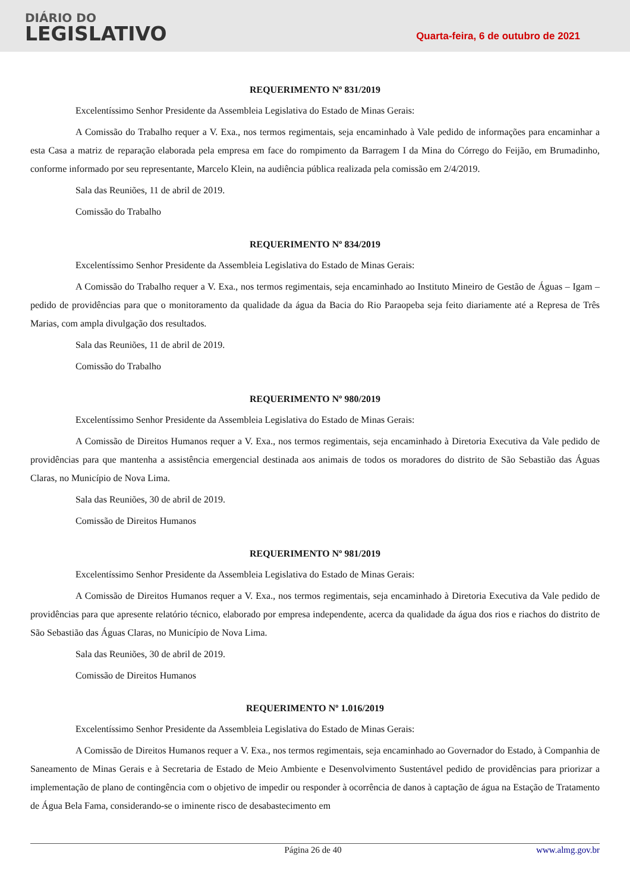DIÁRIO DO
LEGISLATIVO
Quarta-feira, 6 de outubro de 2021
REQUERIMENTO Nº 831/2019
Excelentíssimo Senhor Presidente da Assembleia Legislativa do Estado de Minas Gerais:
A Comissão do Trabalho requer a V. Exa., nos termos regimentais, seja encaminhado à Vale pedido de informações para encaminhar a esta Casa a matriz de reparação elaborada pela empresa em face do rompimento da Barragem I da Mina do Córrego do Feijão, em Brumadinho, conforme informado por seu representante, Marcelo Klein, na audiência pública realizada pela comissão em 2/4/2019.
Sala das Reuniões, 11 de abril de 2019.
Comissão do Trabalho
REQUERIMENTO Nº 834/2019
Excelentíssimo Senhor Presidente da Assembleia Legislativa do Estado de Minas Gerais:
A Comissão do Trabalho requer a V. Exa., nos termos regimentais, seja encaminhado ao Instituto Mineiro de Gestão de Águas – Igam – pedido de providências para que o monitoramento da qualidade da água da Bacia do Rio Paraopeba seja feito diariamente até a Represa de Três Marias, com ampla divulgação dos resultados.
Sala das Reuniões, 11 de abril de 2019.
Comissão do Trabalho
REQUERIMENTO Nº 980/2019
Excelentíssimo Senhor Presidente da Assembleia Legislativa do Estado de Minas Gerais:
A Comissão de Direitos Humanos requer a V. Exa., nos termos regimentais, seja encaminhado à Diretoria Executiva da Vale pedido de providências para que mantenha a assistência emergencial destinada aos animais de todos os moradores do distrito de São Sebastião das Águas Claras, no Município de Nova Lima.
Sala das Reuniões, 30 de abril de 2019.
Comissão de Direitos Humanos
REQUERIMENTO Nº 981/2019
Excelentíssimo Senhor Presidente da Assembleia Legislativa do Estado de Minas Gerais:
A Comissão de Direitos Humanos requer a V. Exa., nos termos regimentais, seja encaminhado à Diretoria Executiva da Vale pedido de providências para que apresente relatório técnico, elaborado por empresa independente, acerca da qualidade da água dos rios e riachos do distrito de São Sebastião das Águas Claras, no Município de Nova Lima.
Sala das Reuniões, 30 de abril de 2019.
Comissão de Direitos Humanos
REQUERIMENTO Nº 1.016/2019
Excelentíssimo Senhor Presidente da Assembleia Legislativa do Estado de Minas Gerais:
A Comissão de Direitos Humanos requer a V. Exa., nos termos regimentais, seja encaminhado ao Governador do Estado, à Companhia de Saneamento de Minas Gerais e à Secretaria de Estado de Meio Ambiente e Desenvolvimento Sustentável pedido de providências para priorizar a implementação de plano de contingência com o objetivo de impedir ou responder à ocorrência de danos à captação de água na Estação de Tratamento de Água Bela Fama, considerando-se o iminente risco de desabastecimento em
Página 26 de 40 www.almg.gov.br